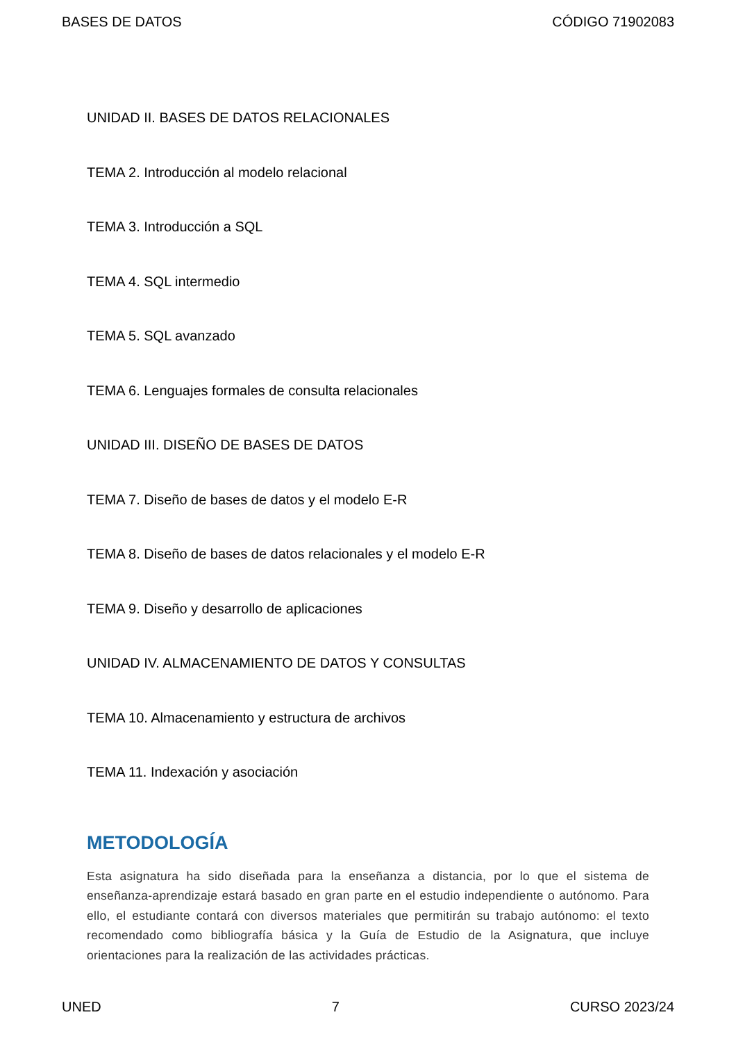BASES DE DATOS CÓDIGO 71902083
UNIDAD II. BASES DE DATOS RELACIONALES
TEMA 2. Introducción al modelo relacional
TEMA 3. Introducción a SQL
TEMA 4. SQL intermedio
TEMA 5. SQL avanzado
TEMA 6. Lenguajes formales de consulta relacionales
UNIDAD III. DISEÑO DE BASES DE DATOS
TEMA 7. Diseño de bases de datos y el modelo E-R
TEMA 8. Diseño de bases de datos relacionales y el modelo E-R
TEMA 9. Diseño y desarrollo de aplicaciones
UNIDAD IV. ALMACENAMIENTO DE DATOS Y CONSULTAS
TEMA 10. Almacenamiento y estructura de archivos
TEMA 11. Indexación y asociación
METODOLOGÍA
Esta asignatura ha sido diseñada para la enseñanza a distancia, por lo que el sistema de enseñanza-aprendizaje estará basado en gran parte en el estudio independiente o autónomo. Para ello, el estudiante contará con diversos materiales que permitirán su trabajo autónomo: el texto recomendado como bibliografía básica y la Guía de Estudio de la Asignatura, que incluye orientaciones para la realización de las actividades prácticas.
UNED 7 CURSO 2023/24